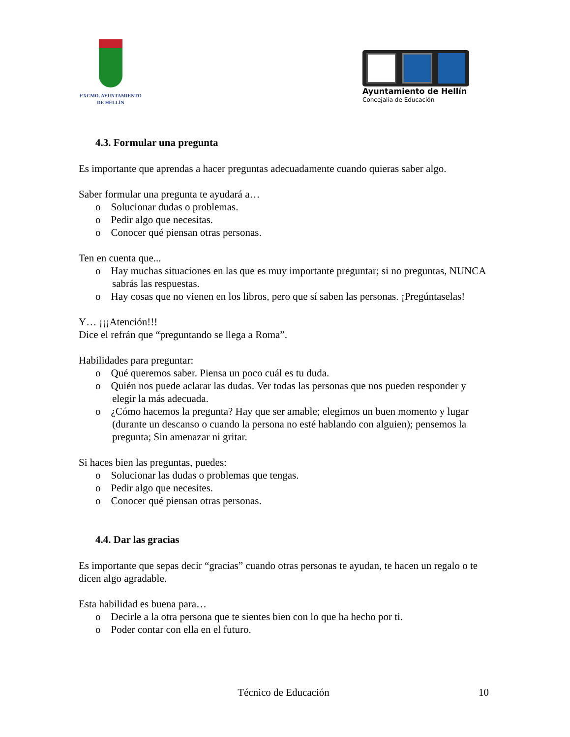EXCMO. AYUNTAMIENTO
DE HELLÍN
Ayuntamiento de Hellín
Concejalía de Educación
4.3. Formular una pregunta
Es importante que aprendas a hacer preguntas adecuadamente cuando quieras saber algo.
Saber formular una pregunta te ayudará a…
o Solucionar dudas o problemas.
o Pedir algo que necesitas.
o Conocer qué piensan otras personas.
Ten en cuenta que...
o Hay muchas situaciones en las que es muy importante preguntar; si no preguntas, NUNCA sabrás las respuestas.
o Hay cosas que no vienen en los libros, pero que sí saben las personas. ¡Pregúntaselas!
Y… ¡¡¡Atención!!!
Dice el refrán que “preguntando se llega a Roma”.
Habilidades para preguntar:
o Qué queremos saber. Piensa un poco cuál es tu duda.
o Quién nos puede aclarar las dudas. Ver todas las personas que nos pueden responder y elegir la más adecuada.
o ¿Cómo hacemos la pregunta? Hay que ser amable; elegimos un buen momento y lugar (durante un descanso o cuando la persona no esté hablando con alguien); pensemos la pregunta; Sin amenazar ni gritar.
Si haces bien las preguntas, puedes:
o Solucionar las dudas o problemas que tengas.
o Pedir algo que necesites.
o Conocer qué piensan otras personas.
4.4. Dar las gracias
Es importante que sepas decir “gracias” cuando otras personas te ayudan, te hacen un regalo o te dicen algo agradable.
Esta habilidad es buena para…
o Decirle a la otra persona que te sientes bien con lo que ha hecho por ti.
o Poder contar con ella en el futuro.
Técnico de Educación 10